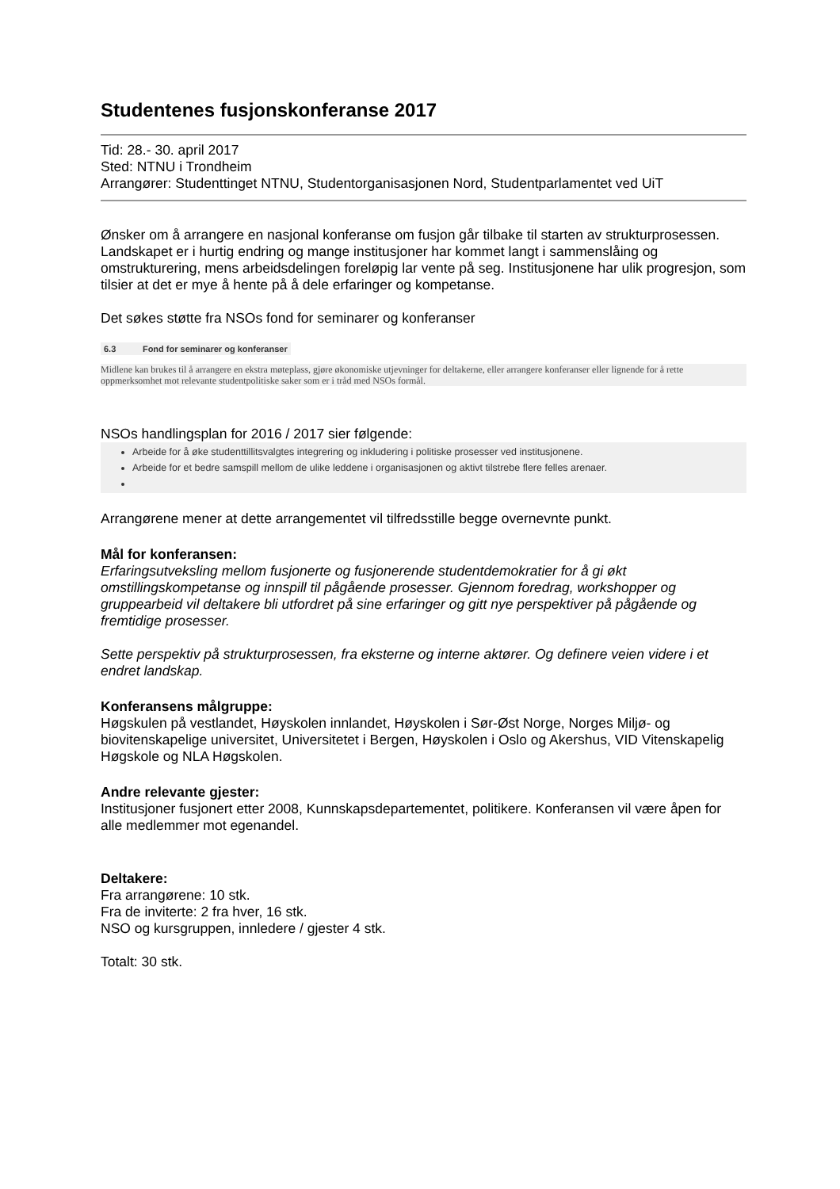Studentenes fusjonskonferanse 2017
Tid: 28.- 30. april 2017
Sted: NTNU i Trondheim
Arrangører: Studenttinget NTNU, Studentorganisasjonen Nord, Studentparlamentet ved UiT
Ønsker om å arrangere en nasjonal konferanse om fusjon går tilbake til starten av strukturprosessen. Landskapet er i hurtig endring og mange institusjoner har kommet langt i sammenslåing og omstrukturering, mens arbeidsdelingen foreløpig lar vente på seg. Institusjonene har ulik progresjon, som tilsier at det er mye å hente på å dele erfaringer og kompetanse.
Det søkes støtte fra NSOs fond for seminarer og konferanser
6.3 Fond for seminarer og konferanser
Midlene kan brukes til å arrangere en ekstra møteplass, gjøre økonomiske utjevninger for deltakerne, eller arrangere konferanser eller lignende for å rette oppmerksomhet mot relevante studentpolitiske saker som er i tråd med NSOs formål.
NSOs handlingsplan for 2016 / 2017 sier følgende:
Arbeide for å øke studenttillitsvalgtes integrering og inkludering i politiske prosesser ved institusjonene.
Arbeide for et bedre samspill mellom de ulike leddene i organisasjonen og aktivt tilstrebe flere felles arenaer.
Arrangørene mener at dette arrangementet vil tilfredsstille begge overnevnte punkt.
Mål for konferansen:
Erfaringsutveksling mellom fusjonerte og fusjonerende studentdemokratier for å gi økt omstillingskompetanse og innspill til pågående prosesser. Gjennom foredrag, workshopper og gruppearbeid vil deltakere bli utfordret på sine erfaringer og gitt nye perspektiver på pågående og fremtidige prosesser.
Sette perspektiv på strukturprosessen, fra eksterne og interne aktører. Og definere veien videre i et endret landskap.
Konferansens målgruppe:
Høgskulen på vestlandet, Høyskolen innlandet, Høyskolen i Sør-Øst Norge, Norges Miljø- og biovitenskapelige universitet, Universitetet i Bergen, Høyskolen i Oslo og Akershus, VID Vitenskapelig Høgskole og NLA Høgskolen.
Andre relevante gjester:
Institusjoner fusjonert etter 2008, Kunnskapsdepartementet, politikere. Konferansen vil være åpen for alle medlemmer mot egenandel.
Deltakere:
Fra arrangørene: 10 stk.
Fra de inviterte: 2 fra hver, 16 stk.
NSO og kursgruppen, innledere / gjester 4 stk.
Totalt: 30 stk.